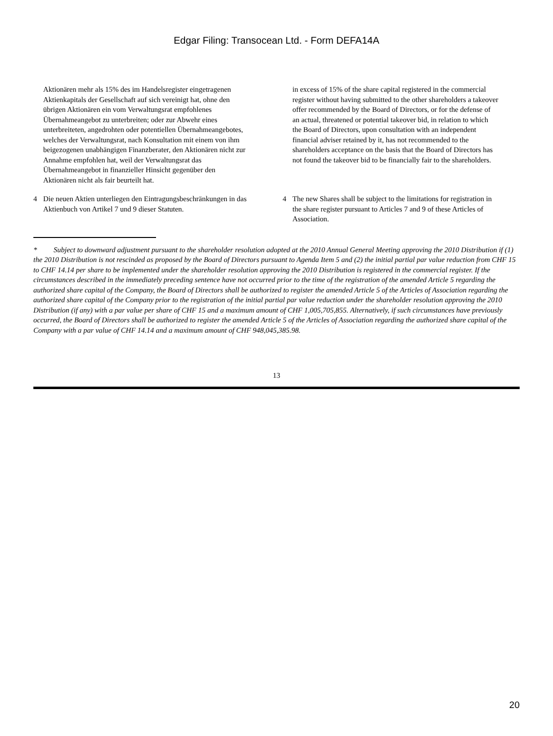Edgar Filing: Transocean Ltd. - Form DEFA14A
Aktionären mehr als 15% des im Handelsregister eingetragenen Aktienkapitals der Gesellschaft auf sich vereinigt hat, ohne den übrigen Aktionären ein vom Verwaltungsrat empfohlenes Übernahmeangebot zu unterbreiten; oder zur Abwehr eines unterbreiteten, angedrohten oder potentiellen Übernahmeangebotes, welches der Verwaltungsrat, nach Konsultation mit einem von ihm beigezogenen unabhängigen Finanzberater, den Aktionären nicht zur Annahme empfohlen hat, weil der Verwaltungsrat das Übernahmeangebot in finanzieller Hinsicht gegenüber den Aktionären nicht als fair beurteilt hat.
in excess of 15% of the share capital registered in the commercial register without having submitted to the other shareholders a takeover offer recommended by the Board of Directors, or for the defense of an actual, threatened or potential takeover bid, in relation to which the Board of Directors, upon consultation with an independent financial adviser retained by it, has not recommended to the shareholders acceptance on the basis that the Board of Directors has not found the takeover bid to be financially fair to the shareholders.
4 Die neuen Aktien unterliegen den Eintragungsbeschränkungen in das Aktienbuch von Artikel 7 und 9 dieser Statuten.
4 The new Shares shall be subject to the limitations for registration in the share register pursuant to Articles 7 and 9 of these Articles of Association.
* Subject to downward adjustment pursuant to the shareholder resolution adopted at the 2010 Annual General Meeting approving the 2010 Distribution if (1) the 2010 Distribution is not rescinded as proposed by the Board of Directors pursuant to Agenda Item 5 and (2) the initial partial par value reduction from CHF 15 to CHF 14.14 per share to be implemented under the shareholder resolution approving the 2010 Distribution is registered in the commercial register. If the circumstances described in the immediately preceding sentence have not occurred prior to the time of the registration of the amended Article 5 regarding the authorized share capital of the Company, the Board of Directors shall be authorized to register the amended Article 5 of the Articles of Association regarding the authorized share capital of the Company prior to the registration of the initial partial par value reduction under the shareholder resolution approving the 2010 Distribution (if any) with a par value per share of CHF 15 and a maximum amount of CHF 1,005,705,855. Alternatively, if such circumstances have previously occurred, the Board of Directors shall be authorized to register the amended Article 5 of the Articles of Association regarding the authorized share capital of the Company with a par value of CHF 14.14 and a maximum amount of CHF 948,045,385.98.
13
20